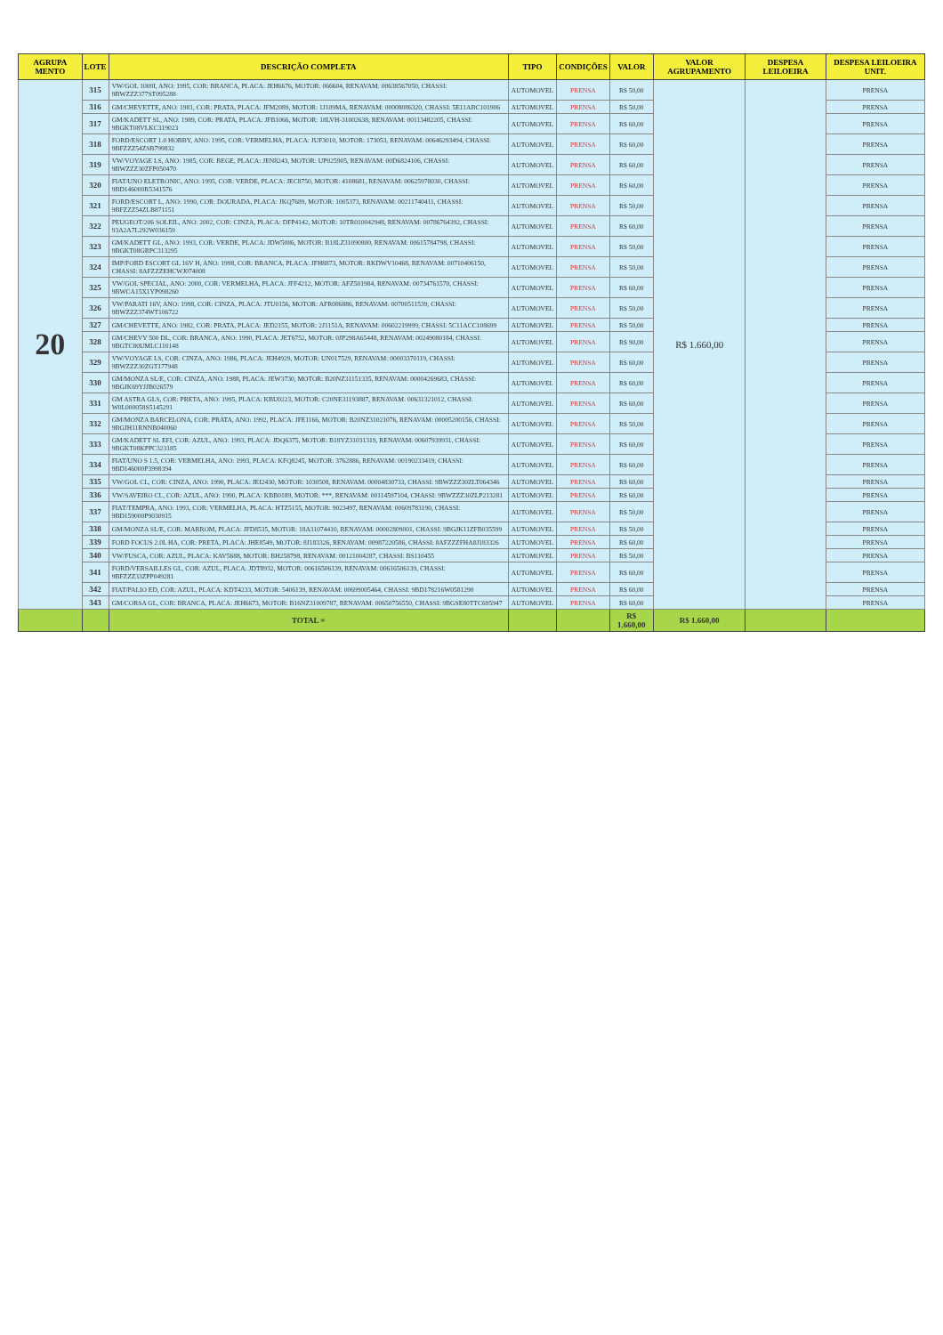| AGRUPA MENTO | LOTE | DESCRIÇÃO COMPLETA | TIPO | CONDIÇÕES | VALOR | VALOR AGRUPAMENTO | DESPESA LEILOEIRA | DESPESA LEILOEIRA UNIT. |
| --- | --- | --- | --- | --- | --- | --- | --- | --- |
| 20 | 315 | VW/GOL 1000I, ANO: 1995, COR: BRANCA, PLACA: JEH6676, MOTOR: 066604, RENAVAM: 00638567050, CHASSI: 9BWZZZ377ST095288 | AUTOMOVEL | PRENSA | R$ 50,00 | R$ 1.660,00 | | PRENSA |
| | 316 | GM/CHEVETTE, ANO: 1981, COR: PRATA, PLACA: JFM2089, MOTOR: 1J109MA, RENAVAM: 00008086320, CHASSI: 5E11ABC101906 | AUTOMOVEL | PRENSA | R$ 50,00 | | | PRENSA |
| | 317 | GM/KADETT SL, ANO: 1989, COR: PRATA, PLACA: JFB1066, MOTOR: 18LVH-31002638, RENAVAM: 00113482205, CHASSI: 9BGKT08VLKC319023 | AUTOMOVEL | PRENSA | R$ 60,00 | | | PRENSA |
| | 318 | FORD/ESCORT 1.0 HOBBY, ANO: 1995, COR: VERMELHA, PLACA: JUF3010, MOTOR: 173053, RENAVAM: 00646293494, CHASSI: 9BFZZZ54ZSB799832 | AUTOMOVEL | PRENSA | R$ 60,00 | | | PRENSA |
| | 319 | VW/VOYAGE LS, ANO: 1985, COR: BEGE, PLACA: JEN8243, MOTOR: UP025905, RENAVAM: 00D6824106, CHASSI: 9BWZZZ30ZFP050470 | AUTOMOVEL | PRENSA | R$ 60,00 | | | PRENSA |
| | 320 | FIAT/UNO ELETRONIC, ANO: 1995, COR: VERDE, PLACA: JEC8750, MOTOR: 4108681, RENAVAM: 00625978030, CHASSI: 9BD146000R5341576 | AUTOMOVEL | PRENSA | R$ 60,00 | | | PRENSA |
| | 321 | FORD/ESCORT L, ANO: 1990, COR: DOURADA, PLACA: JKQ7689, MOTOR: 1005373, RENAVAM: 00211740411, CHASSI: 9BFZZZ54ZLB871151 | AUTOMOVEL | PRENSA | R$ 50,00 | | | PRENSA |
| | 322 | PEUGEOT/206 SOLEIL, ANO: 2002, COR: CINZA, PLACA: DFP4142, MOTOR: 10TR010042948, RENAVAM: 00786764392, CHASSI: 93A2A7L292W036159 | AUTOMOVEL | PRENSA | R$ 60,00 | | | PRENSA |
| | 323 | GM/KADETT GL, ANO: 1993, COR: VERDE, PLACA: JDW5086, MOTOR: B18LZ31090800, RENAVAM: 00615784798, CHASSI: 9BGKT08GRPC313295 | AUTOMOVEL | PRENSA | R$ 50,00 | | | PRENSA |
| | 324 | IMP/FORD ESCORT GL 16V H, ANO: 1998, COR: BRANCA, PLACA: JFH8873, MOTOR: RKDWV10468, RENAVAM: 00710406150, CHASSI: 8AFZZZEHCWJ074008 | AUTOMOVEL | PRENSA | R$ 50,00 | | | PRENSA |
| | 325 | VW/GOL SPECIAL, ANO: 2000, COR: VERMELHA, PLACA: JFF4212, MOTOR: AFZ501984, RENAVAM: 00734761570, CHASSI: 9BWCA15X1YP098260 | AUTOMOVEL | PRENSA | R$ 60,00 | | | PRENSA |
| | 326 | VW/PARATI 16V, ANO: 1998, COR: CINZA, PLACA: JTU0156, MOTOR: AFR086886, RENAVAM: 00700511539, CHASSI: 9BWZZZ374WT106722 | AUTOMOVEL | PRENSA | R$ 50,00 | | | PRENSA |
| | 327 | GM/CHEVETTE, ANO: 1982, COR: PRATA, PLACA: JED2155, MOTOR: 2J1151A, RENAVAM: 00602219999, CHASSI: 5C11ACC108699 | AUTOMOVEL | PRENSA | R$ 50,00 | | | PRENSA |
| | 328 | GM/CHEVY 500 DL, COR: BRANCA, ANO: 1990, PLACA: JET6752, MOTOR: 0JP298A65448, RENAVAM: 00249080184, CHASSI: 9BGTC80UMLC110148 | AUTOMOVEL | PRENSA | R$ 90,00 | | | PRENSA |
| | 329 | VW/VOYAGE LS, COR: CINZA, ANO: 1986, PLACA: JEH4929, MOTOR: UN017529, RENAVAM: 00003370119, CHASSI: 9BWZZZ30ZGT177948 | AUTOMOVEL | PRENSA | R$ 60,00 | | | PRENSA |
| | 330 | GM/MONZA SL/E, COR: CINZA, ANO: 1988, PLACA: JEW3730, MOTOR: B20NZ31151335, RENAVAM: 00004269683, CHASSI: 9BGJK69YJJB026579 | AUTOMOVEL | PRENSA | R$ 60,00 | | | PRENSA |
| | 331 | GM ASTRA GLS, COR: PRETA, ANO: 1995, PLACA: KBU0223, MOTOR: C20NE31193887, RENAVAM: 00631321012, CHASSI: W0L000058S5145291 | AUTOMOVEL | PRENSA | R$ 60,00 | | | PRENSA |
| | 332 | GM/MONZA BARCELONA, COR: PRATA, ANO: 1992, PLACA: JFE1166, MOTOR: B20NZ31021076, RENAVAM: 00005200156, CHASSI: 9BGJH11RNNB040060 | AUTOMOVEL | PRENSA | R$ 50,00 | | | PRENSA |
| | 333 | GM/KADETT SL EFI, COR: AZUL, ANO: 1993, PLACA: JDQ6375, MOTOR: B18YZ31031319, RENAVAM: 00607939931, CHASSI: 9BGKT08KPPC323185 | AUTOMOVEL | PRENSA | R$ 60,00 | | | PRENSA |
| | 334 | FIAT/UNO S 1.5, COR: VERMELHA, ANO: 1993, PLACA: KFQ8245, MOTOR: 3762886, RENAVAM: 00190233419, CHASSI: 9BD146000P3998394 | AUTOMOVEL | PRENSA | R$ 60,00 | | | PRENSA |
| | 335 | VW/GOL CL, COR: CINZA, ANO: 1990, PLACA: JEI2430, MOTOR: 1030508, RENAVAM: 00004830733, CHASSI: 9BWZZZ30ZLT064346 | AUTOMOVEL | PRENSA | R$ 60,00 | | | PRENSA |
| | 336 | VW/SAVEIRO CL, COR: AZUL, ANO: 1990, PLACA: KBB0189, MOTOR: ***, RENAVAM: 00114597104, CHASSI: 9BWZZZ30ZLP213281 | AUTOMOVEL | PRENSA | R$ 60,00 | | | PRENSA |
| | 337 | FIAT/TEMPRA, ANO: 1993, COR: VERMELHA, PLACA: HTZ5155, MOTOR: 9023497, RENAVAM: 00609783190, CHASSI: 9BD159000P9030915 | AUTOMOVEL | PRENSA | R$ 50,00 | | | PRENSA |
| | 338 | GM/MONZA SL/E, COR: MARROM, PLACA: JFD8535, MOTOR: 18A31074410, RENAVAM: 00002809001, CHASSI: 9BGJK11ZFB035599 | AUTOMOVEL | PRENSA | R$ 50,00 | | | PRENSA |
| | 339 | FORD FOCUS 2.0L HA, COR: PRETA, PLACA: JHE8549, MOTOR: 8J183326, RENAVAM: 00987220586, CHASSI: 8AFZZZFHA8J183326 | AUTOMOVEL | PRENSA | R$ 60,00 | | | PRENSA |
| | 340 | VW/FUSCA, COR: AZUL, PLACA: KAV5688, MOTOR: BH258798, RENAVAM: 00121004287, CHASSI: BS110455 | AUTOMOVEL | PRENSA | R$ 50,00 | | | PRENSA |
| | 341 | FORD/VERSAILLES GL, COR: AZUL, PLACA: JDT8932, MOTOR: 00616506139, RENAVAM: 00616506139, CHASSI: 9BFZZZ33ZPP049281 | AUTOMOVEL | PRENSA | R$ 60,00 | | | PRENSA |
| | 342 | FIAT/PALIO ED, COR: AZUL, PLACA: KDT4233, MOTOR: 5406139, RENAVAM: 00699005464, CHASSI: 9BD178216W0581290 | AUTOMOVEL | PRENSA | R$ 60,00 | | | PRENSA |
| | 343 | GM/CORSA GL, COR: BRANCA, PLACA: JEH6673, MOTOR: B16NZ31009787, RENAVAM: 00650756550, CHASSI: 9BGSE80TTC695947 | AUTOMOVEL | PRENSA | R$ 60,00 | | | PRENSA |
| | | TOTAL = | | | R$ 1.660,00 | R$ 1.660,00 | | |